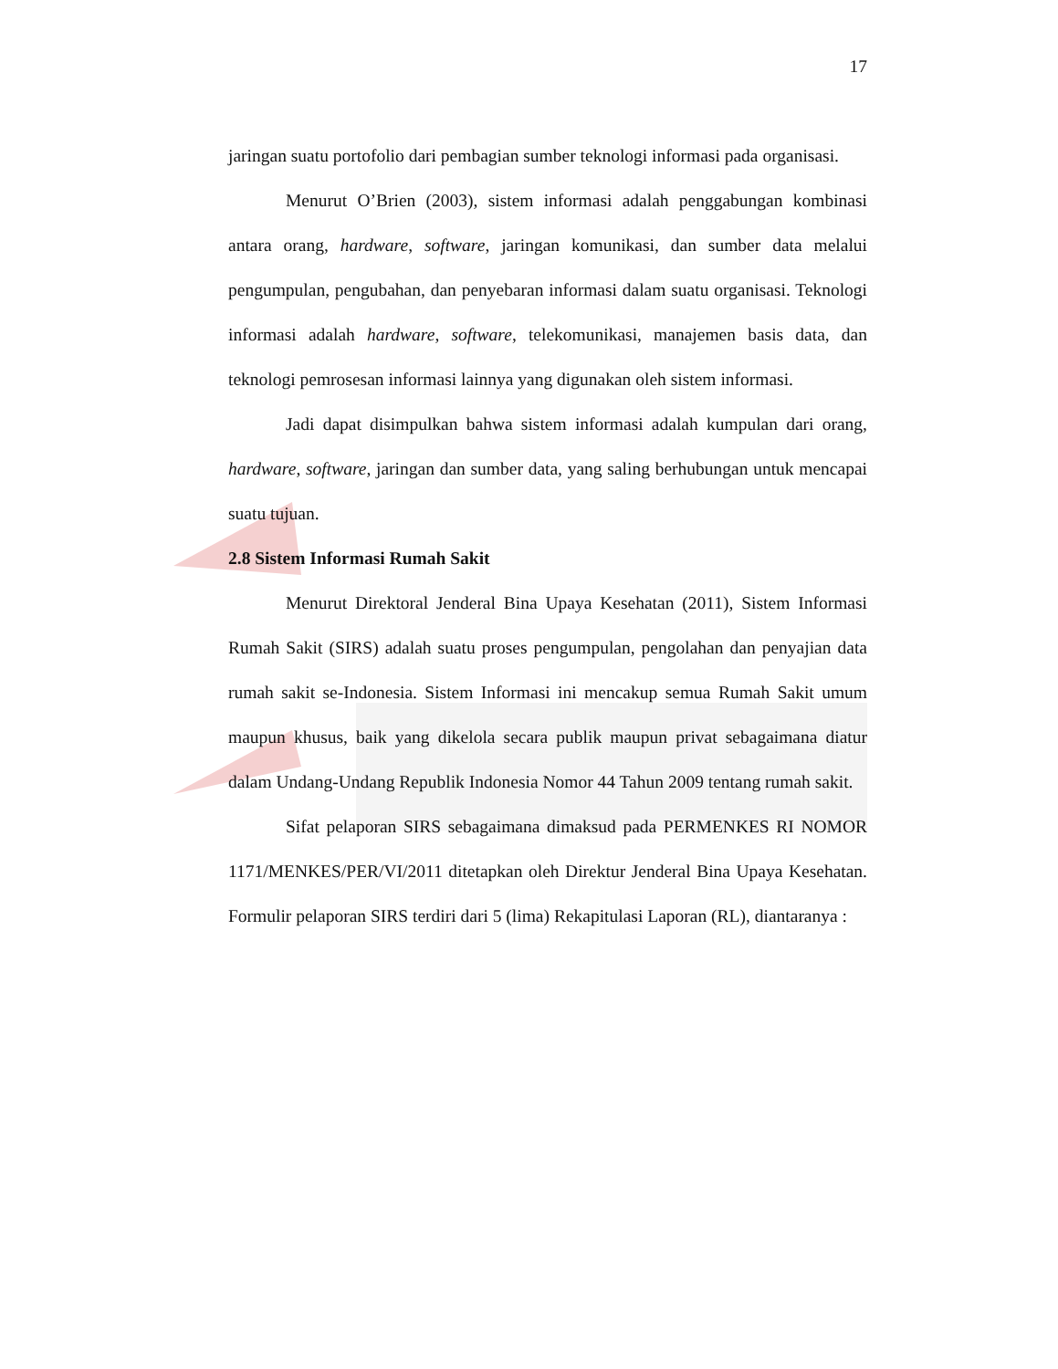17
jaringan suatu portofolio dari pembagian sumber teknologi informasi pada organisasi.
Menurut O’Brien (2003), sistem informasi adalah penggabungan kombinasi antara orang, hardware, software, jaringan komunikasi, dan sumber data melalui pengumpulan, pengubahan, dan penyebaran informasi dalam suatu organisasi. Teknologi informasi adalah hardware, software, telekomunikasi, manajemen basis data, dan teknologi pemrosesan informasi lainnya yang digunakan oleh sistem informasi.
Jadi dapat disimpulkan bahwa sistem informasi adalah kumpulan dari orang, hardware, software, jaringan dan sumber data, yang saling berhubungan untuk mencapai suatu tujuan.
2.8 Sistem Informasi Rumah Sakit
Menurut Direktoral Jenderal Bina Upaya Kesehatan (2011), Sistem Informasi Rumah Sakit (SIRS) adalah suatu proses pengumpulan, pengolahan dan penyajian data rumah sakit se-Indonesia. Sistem Informasi ini mencakup semua Rumah Sakit umum maupun khusus, baik yang dikelola secara publik maupun privat sebagaimana diatur dalam Undang-Undang Republik Indonesia Nomor 44 Tahun 2009 tentang rumah sakit.
Sifat pelaporan SIRS sebagaimana dimaksud pada PERMENKES RI NOMOR 1171/MENKES/PER/VI/2011 ditetapkan oleh Direktur Jenderal Bina Upaya Kesehatan. Formulir pelaporan SIRS terdiri dari 5 (lima) Rekapitulasi Laporan (RL), diantaranya :